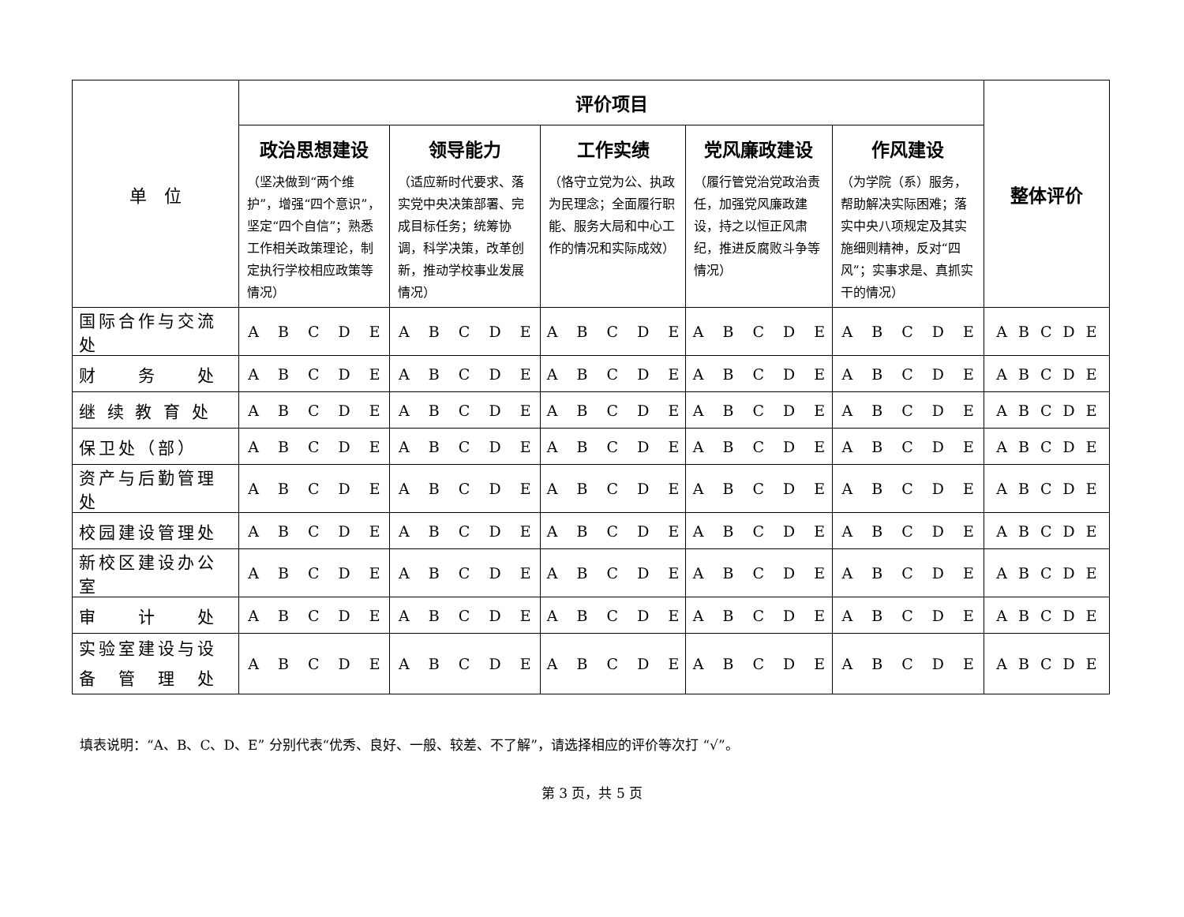| 单 位 | 评价项目 | | | | | 整体评价 |
| --- | --- | --- | --- | --- | --- | --- |
| | 政治思想建设 （坚决做到“两个维护”，增强“四个意识”，坚定“四个自信”；熟悉工作相关政策理论，制定执行学校相应政策等情况） | 领导能力 （适应新时代要求、落实党中央决策部署、完成目标任务；统筹协调，科学决策，改革创新，推动学校事业发展情况） | 工作实绩 （恪守立党为公、执政为民理念；全面履行职能、服务大局和中心工作的情况和实际成效） | 党风廉政建设 （履行管党治党政治责任，加强党风廉政建设，持之以恒正风肃纪，推进反腐败斗争等情况） | 作风建设 （为学院（系）服务，帮助解决实际困难；落实中央八项规定及其实施细则精神，反对“四风”；实事求是、真抓实干的情况） | |
| 国际合作与交流处 | A B C D E | A B C D E | A B C D E | A B C D E | A B C D E | A B C D E |
| 财 务 处 | A B C D E | A B C D E | A B C D E | A B C D E | A B C D E | A B C D E |
| 继 续 教 育 处 | A B C D E | A B C D E | A B C D E | A B C D E | A B C D E | A B C D E |
| 保卫处（部） | A B C D E | A B C D E | A B C D E | A B C D E | A B C D E | A B C D E |
| 资产与后勤管理处 | A B C D E | A B C D E | A B C D E | A B C D E | A B C D E | A B C D E |
| 校园建设管理处 | A B C D E | A B C D E | A B C D E | A B C D E | A B C D E | A B C D E |
| 新校区建设办公室 | A B C D E | A B C D E | A B C D E | A B C D E | A B C D E | A B C D E |
| 审 计 处 | A B C D E | A B C D E | A B C D E | A B C D E | A B C D E | A B C D E |
| 实验室建设与设备 管 理 处 | A B C D E | A B C D E | A B C D E | A B C D E | A B C D E | A B C D E |
填表说明：“A、B、C、D、E” 分别代表“优秀、良好、一般、较差、不了解”，请选择相应的评价等次打 “√”。
第 3 页，共 5 页